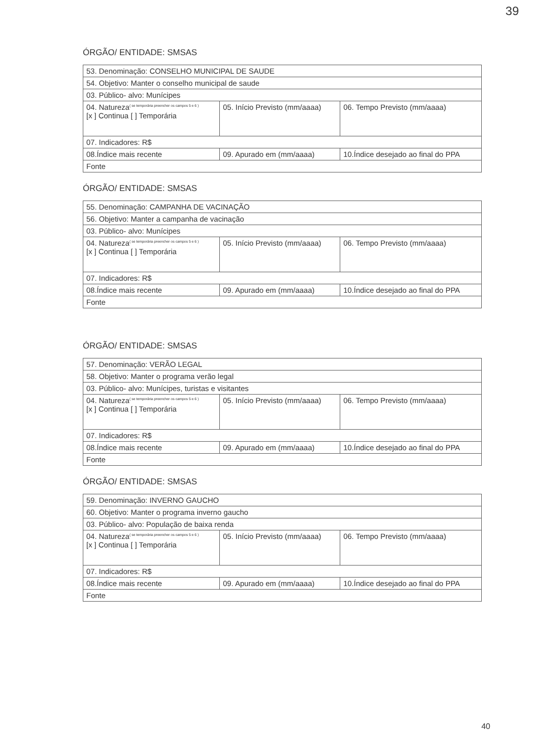39
ÓRGÃO/ ENTIDADE: SMSAS
| 53. Denominação: CONSELHO MUNICIPAL DE SAUDE | | |
| 54. Objetivo: Manter o conselho municipal de saude | | |
| 03. Público- alvo: Munícipes | | |
| 04. Natureza ( se temporária preencher os campos 5 e 6 ) [x ] Continua [ ] Temporária | 05. Início Previsto (mm/aaaa) | 06. Tempo Previsto (mm/aaaa) |
| 07. Indicadores: R$ | | |
| 08.Índice mais recente | 09. Apurado em (mm/aaaa) | 10.Índice desejado ao final do PPA |
| Fonte | | |
ÓRGÃO/ ENTIDADE: SMSAS
| 55. Denominação: CAMPANHA DE VACINAÇÃO | | |
| 56. Objetivo: Manter a campanha de vacinação | | |
| 03. Público- alvo: Munícipes | | |
| 04. Natureza ( se temporária preencher os campos 5 e 6 ) [x ] Continua [ ] Temporária | 05. Início Previsto (mm/aaaa) | 06. Tempo Previsto (mm/aaaa) |
| 07. Indicadores: R$ | | |
| 08.Índice mais recente | 09. Apurado em (mm/aaaa) | 10.Índice desejado ao final do PPA |
| Fonte | | |
ÓRGÃO/ ENTIDADE: SMSAS
| 57. Denominação: VERÃO LEGAL | | |
| 58. Objetivo: Manter o programa verão legal | | |
| 03. Público- alvo: Munícipes, turistas e visitantes | | |
| 04. Natureza ( se temporária preencher os campos 5 e 6 ) [x ] Continua [ ] Temporária | 05. Início Previsto (mm/aaaa) | 06. Tempo Previsto (mm/aaaa) |
| 07. Indicadores: R$ | | |
| 08.Índice mais recente | 09. Apurado em (mm/aaaa) | 10.Índice desejado ao final do PPA |
| Fonte | | |
ÓRGÃO/ ENTIDADE: SMSAS
| 59. Denominação: INVERNO GAUCHO | | |
| 60. Objetivo: Manter o programa inverno gaucho | | |
| 03. Público- alvo: População de baixa renda | | |
| 04. Natureza ( se temporária preencher os campos 5 e 6 ) [x ] Continua [ ] Temporária | 05. Início Previsto (mm/aaaa) | 06. Tempo Previsto (mm/aaaa) |
| 07. Indicadores: R$ | | |
| 08.Índice mais recente | 09. Apurado em (mm/aaaa) | 10.Índice desejado ao final do PPA |
| Fonte | | |
40